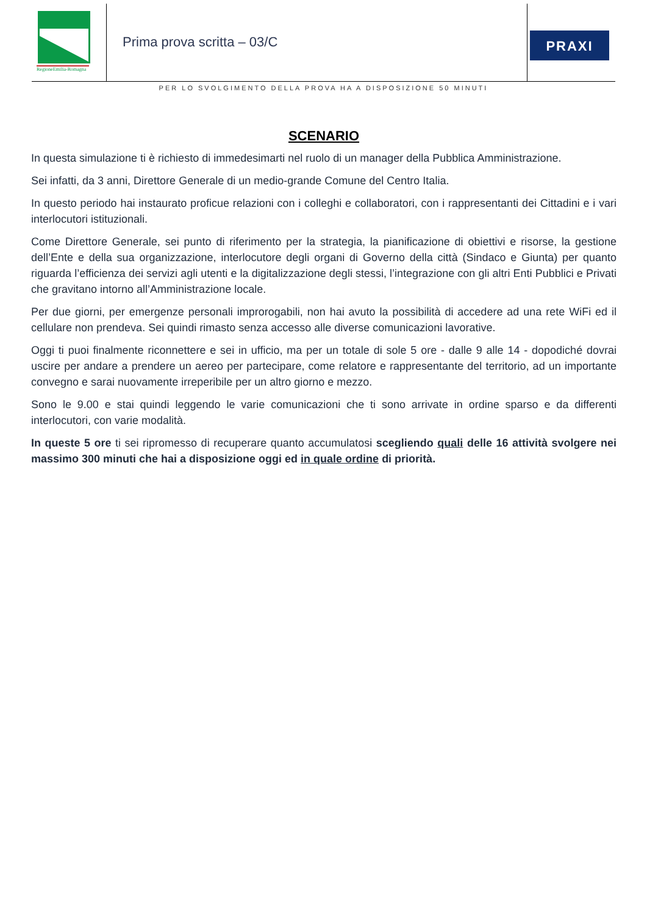RegioneEmilia-Romagna
Prima prova scritta – 03/C
PRAXI
PER LO SVOLGIMENTO DELLA PROVA HA A DISPOSIZIONE 50 MINUTI
SCENARIO
In questa simulazione ti è richiesto di immedesimarti nel ruolo di un manager della Pubblica Amministrazione.
Sei infatti, da 3 anni, Direttore Generale di un medio-grande Comune del Centro Italia.
In questo periodo hai instaurato proficue relazioni con i colleghi e collaboratori, con i rappresentanti dei Cittadini e i vari interlocutori istituzionali.
Come Direttore Generale, sei punto di riferimento per la strategia, la pianificazione di obiettivi e risorse, la gestione dell’Ente e della sua organizzazione, interlocutore degli organi di Governo della città (Sindaco e Giunta) per quanto riguarda l’efficienza dei servizi agli utenti e la digitalizzazione degli stessi, l’integrazione con gli altri Enti Pubblici e Privati che gravitano intorno all’Amministrazione locale.
Per due giorni, per emergenze personali improrogabili, non hai avuto la possibilità di accedere ad una rete WiFi ed il cellulare non prendeva. Sei quindi rimasto senza accesso alle diverse comunicazioni lavorative.
Oggi ti puoi finalmente riconnettere e sei in ufficio, ma per un totale di sole 5 ore - dalle 9 alle 14 - dopodiché dovrai uscire per andare a prendere un aereo per partecipare, come relatore e rappresentante del territorio, ad un importante convegno e sarai nuovamente irreperibile per un altro giorno e mezzo.
Sono le 9.00 e stai quindi leggendo le varie comunicazioni che ti sono arrivate in ordine sparso e da differenti interlocutori, con varie modalità.
In queste 5 ore ti sei ripromesso di recuperare quanto accumulatosi scegliendo quali delle 16 attività svolgere nei massimo 300 minuti che hai a disposizione oggi ed in quale ordine di priorità.